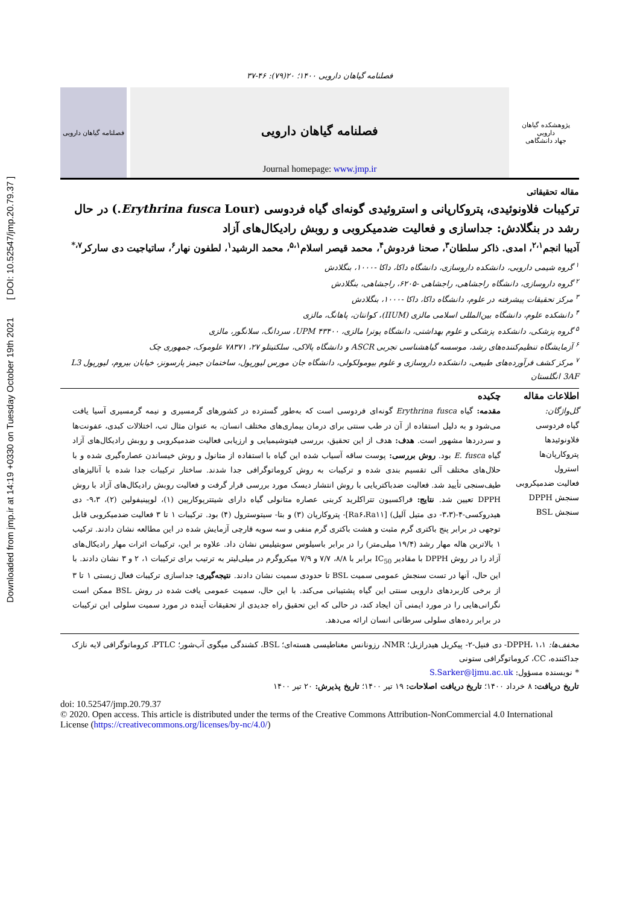Downloaded from jmp.ir at 14:19 +0330 on Tuesday October 19th 2021 [ DOI: 10.52547/jmp.20.79.37 ]
فصلنامه گیاهان دارویی ۱۴۰۰؛ ۲۰(۷۹): ۴۶-۳۷
پژوهشکده گیاهان دارویی
جهاد دانشگاهی
فصلنامه گیاهان دارویی
Journal homepage: www.jmp.ir
فصلنامه گیاهان دارویی
مقاله تحقیقاتی
ترکیبات فلاونوئیدی، پتروکارپانی و استروئیدی گونه‌ای گیاه فردوسی (Erythrina fusca Lour.) در حال رشد در بنگلادش: جداسازی و فعالیت ضدمیکروبی و روبش رادیکال‌های آزاد
آدیبا انجم<sup>۲،۱</sup>، امدی. ذاکر سلطان<sup>۳</sup>، صحنا فردوش<sup>۴</sup>، محمد قیصر اسلام<sup>۵،۱</sup>، محمد الرشید<sup>۱</sup>، لطفون نهار<sup>۶</sup>، ساتیاجیت دی سارکر<sup>۷،*</sup>
<sup>۱</sup> گروه شیمی دارویی، دانشکده داروسازی، دانشگاه داکا، داکا -۱۰۰۰، بنگلادش
<sup>۲</sup> گروه داروسازی، دانشگاه راجشاهی، راجشاهی -۶۲۰۵، راجشاهی، بنگلادش
<sup>۳</sup> مرکز تحقیقات پیشرفته در علوم، دانشگاه داکا، داکا -۱۰۰۰، بنگلادش
<sup>۴</sup> دانشکده علوم، دانشگاه بین‌المللی اسلامی مالزی (IIUM)، کوانتان، پاهانگ، مالزی
<sup>۵</sup> گروه پزشکی، دانشکده پزشکی و علوم بهداشتی، دانشگاه پوترا مالزی، UPM ۴۳۴۰۰، سردانگ، سلانگور، مالزی
<sup>۶</sup> آزمایشگاه تنظیم‌کننده‌های رشد، موسسه گیاهشناسی تجربی ASCR و دانشگاه پالاکی، سلکتیتلو ۲۷، ۷۸۳۷۱ علوموک، جمهوری چک
<sup>۷</sup> مرکز کشف فرآورده‌های طبیعی، دانشکده داروسازی و علوم بیومولکولی، دانشگاه جان مورس لیورپول، ساختمان جیمز پارسونز، خیابان بیروم، لیورپول L3 3AF انگلستان
اطلاعات مقاله
گل‌واژگان:
گیاه فردوسی
فلاونوئیدها
پتروکارپان‌ها
استرول
فعالیت ضدمیکروبی
سنجش DPPH
سنجش BSL
چکیده
مقدمه: گیاه Erythrina fusca گونه‌ای فردوسی است که به‌طور گسترده در کشورهای گرمسیری و نیمه گرمسیری آسیا یافت می‌شود و به دلیل استفاده از آن در طب سنتی برای درمان بیماری‌های مختلف انسان، به عنوان مثال تب، اختلالات کبدی، عفونت‌ها و سردردها مشهور است. هدف: هدف از این تحقیق، بررسی فیتوشیمیایی و ارزیابی فعالیت ضدمیکروبی و روبش رادیکال‌های آزاد گیاه E. fusca بود. روش بررسی: پوست ساقه آسیاب شده این گیاه با استفاده از متانول و روش خیساندن عصاره‌گیری شده و با حلال‌های مختلف آلی تقسیم بندی شده و ترکیبات به روش کروماتوگرافی جدا شدند. ساختار ترکیبات جدا شده با آنالیزهای طیف‌سنجی تأیید شد. فعالیت ضدباکتریایی با روش انتشار دیسک مورد بررسی قرار گرفت و فعالیت روبش رادیکال‌های آزاد با روش DPPH تعیین شد. نتایج: فراکسیون تتراکلرید کربنی عصاره متانولی گیاه دارای شیتترپوکارپین (۱)، لوپینیفولین (۲)، ۹،۳- دی هیدروکسی-۴-(۳،۳- دی متیل آلیل) [Ra۶،Ra۱۱]- پتروکارپان (۳) و بتا- سیتوسترول (۴) بود. ترکیبات ۱ تا ۳ فعالیت ضدمیکروبی قابل توجهی در برابر پنج باکتری گرم مثبت و هشت باکتری گرم منفی و سه سویه قارچی آزمایش شده در این مطالعه نشان دادند. ترکیب ۱ بالاترین هاله مهار رشد (۱۹/۴ میلی‌متر) را در برابر باسیلوس سوبتیلیس نشان داد. علاوه بر این، ترکیبات اثرات مهار رادیکال‌های آزاد را در روش DPPH با مقادیر IC<sub>50</sub> برابر با ۸/۸، ۷/۷ و ۷/۹ میکروگرم در میلی‌لیتر به ترتیب برای ترکیبات ۱، ۲ و ۳ نشان دادند. با این حال، آنها در تست سنجش عمومی سمیت BSL تا حدودی سمیت نشان دادند. نتیجه‌گیری: جداسازی ترکیبات فعال زیستی ۱ تا ۳ از برخی کاربردهای دارویی سنتی این گیاه پشتیبانی می‌کند. با این حال، سمیت عمومی یافت شده در روش BSL ممکن است نگرانی‌هایی را در مورد ایمنی آن ایجاد کند، در حالی که این تحقیق راه جدیدی از تحقیقات آینده در مورد سمیت سلولی این ترکیبات در برابر رده‌های سلولی سرطانی انسان ارائه می‌دهد.
مخفف‌ها: DPPH، ۱،۱- دی فنیل-۲- پیکریل هیدرازیل؛ NMR، رزونانس مغناطیسی هسته‌ای؛ BSL، کشندگی میگوی آب‌شور؛ PTLC، کروماتوگرافی لایه نازک جداکننده، CC، کروماتوگرافی ستونی
* نویسنده مسؤول: S.Sarker@ljmu.ac.uk
تاریخ دریافت: ۸ خرداد ۱۴۰۰؛ تاریخ دریافت اصلاحات: ۱۹ تیر ۱۴۰۰؛ تاریخ پذیرش: ۲۰ تیر ۱۴۰۰
doi: 10.52547/jmp.20.79.37
© 2020. Open access. This article is distributed under the terms of the Creative Commons Attribution-NonCommercial 4.0 International License (https://creativecommons.org/licenses/by-nc/4.0/)